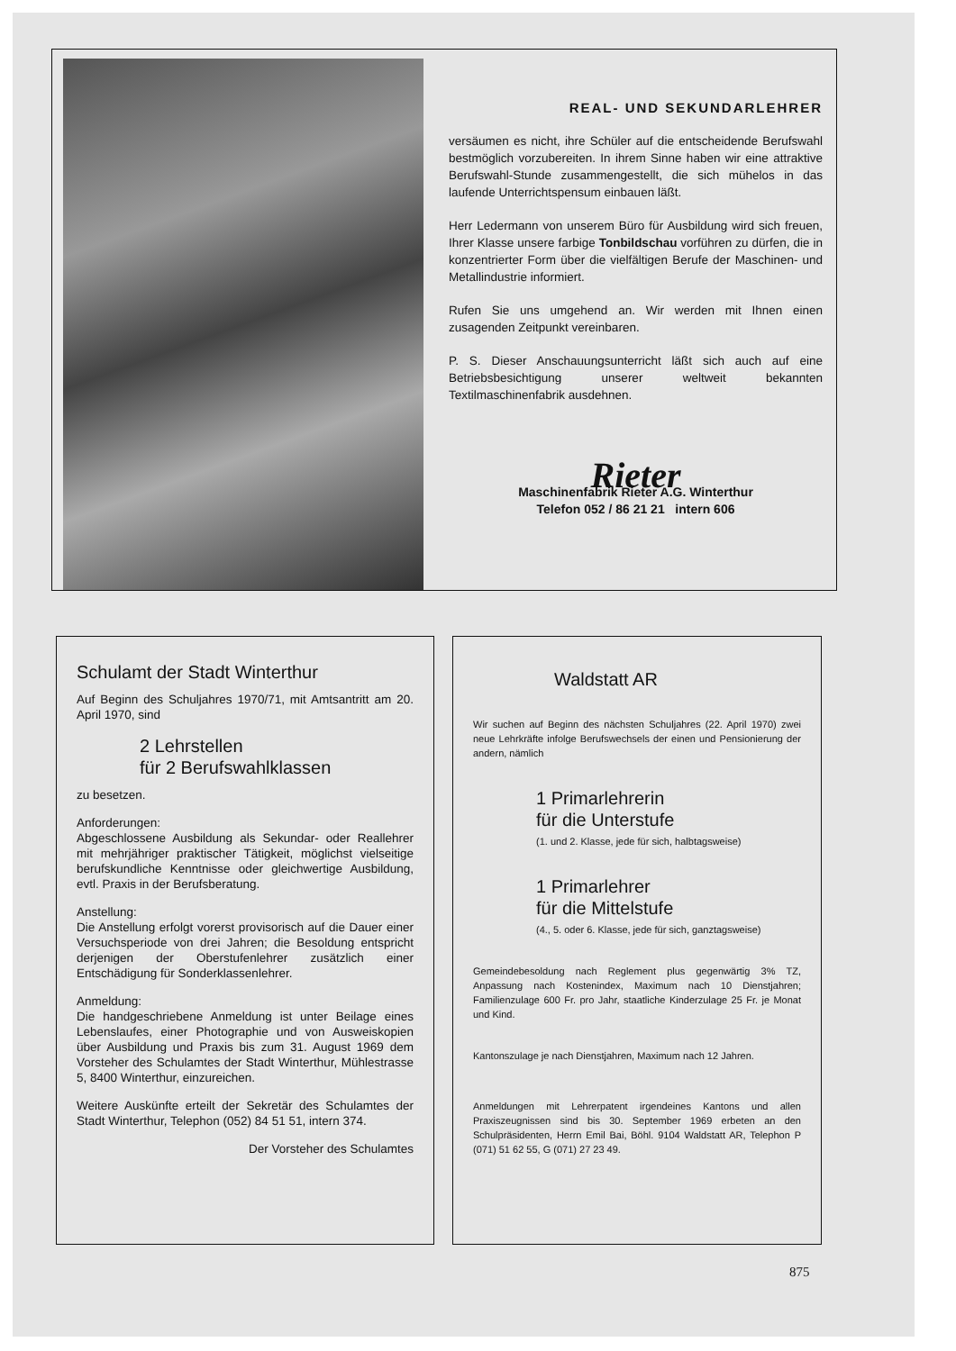REAL- UND SEKUNDARLEHRER
versäumen es nicht, ihre Schüler auf die entscheidende Berufswahl bestmöglich vorzubereiten. In ihrem Sinne haben wir eine attraktive Berufswahl-Stunde zusammengestellt, die sich mühelos in das laufende Unterrichtspensum einbauen läßt.
Herr Ledermann von unserem Büro für Ausbildung wird sich freuen, Ihrer Klasse unsere farbige Tonbildschau vorführen zu dürfen, die in konzentrierter Form über die vielfältigen Berufe der Maschinen- und Metallindustrie informiert.
Rufen Sie uns umgehend an. Wir werden mit Ihnen einen zusagenden Zeitpunkt vereinbaren.
P. S. Dieser Anschauungsunterricht läßt sich auch auf eine Betriebsbesichtigung unserer weltweit bekannten Textilmaschinenfabrik ausdehnen.
Rieter
Maschinenfabrik Rieter A.G. Winterthur
Telefon 052 / 86 21 21 intern 606
Schulamt der Stadt Winterthur
Auf Beginn des Schuljahres 1970/71, mit Amtsantritt am 20. April 1970, sind
2 Lehrstellen
für 2 Berufswahlklassen
zu besetzen.
Anforderungen:
Abgeschlossene Ausbildung als Sekundar- oder Reallehrer mit mehrjähriger praktischer Tätigkeit, möglichst vielseitige berufskundliche Kenntnisse oder gleichwertige Ausbildung, evtl. Praxis in der Berufsberatung.
Anstellung:
Die Anstellung erfolgt vorerst provisorisch auf die Dauer einer Versuchsperiode von drei Jahren; die Besoldung entspricht derjenigen der Oberstufenlehrer zusätzlich einer Entschädigung für Sonderklassenlehrer.
Anmeldung:
Die handgeschriebene Anmeldung ist unter Beilage eines Lebenslaufes, einer Photographie und von Ausweiskopien über Ausbildung und Praxis bis zum 31. August 1969 dem Vorsteher des Schulamtes der Stadt Winterthur, Mühlestrasse 5, 8400 Winterthur, einzureichen.
Weitere Auskünfte erteilt der Sekretär des Schulamtes der Stadt Winterthur, Telephon (052) 84 51 51, intern 374.
Der Vorsteher des Schulamtes
Waldstatt AR
Wir suchen auf Beginn des nächsten Schuljahres (22. April 1970) zwei neue Lehrkräfte infolge Berufswechsels der einen und Pensionierung der andern, nämlich
1 Primarlehrerin
für die Unterstufe
(1. und 2. Klasse, jede für sich, halbtagsweise)
1 Primarlehrer
für die Mittelstufe
(4., 5. oder 6. Klasse, jede für sich, ganztagsweise)
Gemeindebesoldung nach Reglement plus gegenwärtig 3% TZ, Anpassung nach Kostenindex, Maximum nach 10 Dienstjahren; Familienzulage 600 Fr. pro Jahr, staatliche Kinderzulage 25 Fr. je Monat und Kind.
Kantonszulage je nach Dienstjahren, Maximum nach 12 Jahren.
Anmeldungen mit Lehrerpatent irgendeines Kantons und allen Praxiszeugnissen sind bis 30. September 1969 erbeten an den Schulpräsidenten, Herrn Emil Bai, Böhl. 9104 Waldstatt AR, Telephon P (071) 51 62 55, G (071) 27 23 49.
875